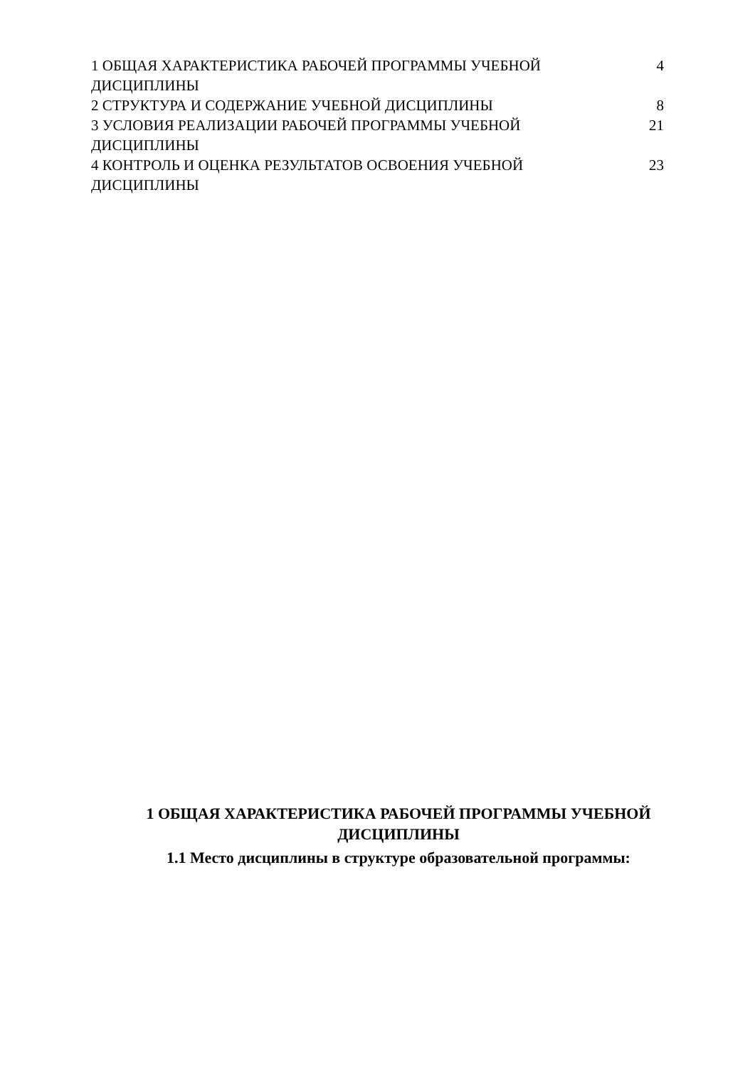1 ОБЩАЯ ХАРАКТЕРИСТИКА РАБОЧЕЙ ПРОГРАММЫ УЧЕБНОЙ ДИСЦИПЛИНЫ
4
2 СТРУКТУРА И СОДЕРЖАНИЕ УЧЕБНОЙ ДИСЦИПЛИНЫ 8
3 УСЛОВИЯ РЕАЛИЗАЦИИ РАБОЧЕЙ ПРОГРАММЫ УЧЕБНОЙ ДИСЦИПЛИНЫ
21
4 КОНТРОЛЬ И ОЦЕНКА РЕЗУЛЬТАТОВ ОСВОЕНИЯ УЧЕБНОЙ ДИСЦИПЛИНЫ
23
1 ОБЩАЯ ХАРАКТЕРИСТИКА РАБОЧЕЙ ПРОГРАММЫ УЧЕБНОЙ ДИСЦИПЛИНЫ
1.1 Место дисциплины в структуре образовательной программы: